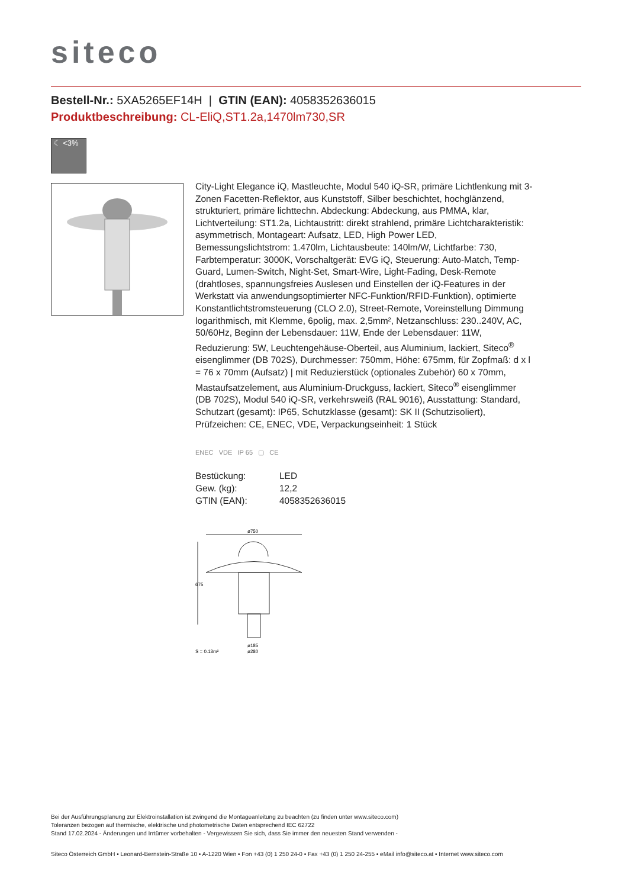siteco
Bestell-Nr.: 5XA5265EF14H | GTIN (EAN): 4058352636015
Produktbeschreibung: CL-EliQ,ST1.2a,1470lm730,SR
☾ <3%
City-Light Elegance iQ, Mastleuchte, Modul 540 iQ-SR, primäre Lichtlenkung mit 3-Zonen Facetten-Reflektor, aus Kunststoff, Silber beschichtet, hochglänzend, strukturiert, primäre lichttechn. Abdeckung: Abdeckung, aus PMMA, klar, Lichtverteilung: ST1.2a, Lichtaustritt: direkt strahlend, primäre Lichtcharakteristik: asymmetrisch, Montageart: Aufsatz, LED, High Power LED, Bemessungslichtstrom: 1.470lm, Lichtausbeute: 140lm/W, Lichtfarbe: 730, Farbtemperatur: 3000K, Vorschaltgerät: EVG iQ, Steuerung: Auto-Match, Temp-Guard, Lumen-Switch, Night-Set, Smart-Wire, Light-Fading, Desk-Remote (drahtloses, spannungsfreies Auslesen und Einstellen der iQ-Features in der Werkstatt via anwendungsoptimierter NFC-Funktion/RFID-Funktion), optimierte Konstantlichtstromsteuerung (CLO 2.0), Street-Remote, Voreinstellung Dimmung logarithmisch, mit Klemme, 6polig, max. 2,5mm², Netzanschluss: 230..240V, AC, 50/60Hz, Beginn der Lebensdauer: 11W, Ende der Lebensdauer: 11W, Reduzierung: 5W, Leuchtengehäuse-Oberteil, aus Aluminium, lackiert, Siteco<sup>®</sup> eisenglimmer (DB 702S), Durchmesser: 750mm, Höhe: 675mm, für Zopfmaß: d x l = 76 x 70mm (Aufsatz) | mit Reduzierstück (optionales Zubehör) 60 x 70mm, Mastaufsatzelement, aus Aluminium-Druckguss, lackiert, Siteco<sup>®</sup> eisenglimmer (DB 702S), Modul 540 iQ-SR, verkehrsweiß (RAL 9016), Ausstattung: Standard, Schutzart (gesamt): IP65, Schutzklasse (gesamt): SK II (Schutzisoliert), Prüfzeichen: CE, ENEC, VDE, Verpackungseinheit: 1 Stück
ENEC VDE IP 65 ▢ CE
| Bestückung: | LED |
| Gew. (kg): | 12,2 |
| GTIN (EAN): | 4058352636015 |
ø750
675
S = 0.13m²
ø185
ø280
Bei der Ausführungsplanung zur Elektroinstallation ist zwingend die Montageanleitung zu beachten (zu finden unter www.siteco.com)
Toleranzen bezogen auf thermische, elektrische und photometrische Daten entsprechend IEC 62722
Stand 17.02.2024 - Änderungen und Irrtümer vorbehalten - Vergewissern Sie sich, dass Sie immer den neuesten Stand verwenden -
Siteco Österreich GmbH • Leonard-Bernstein-Straße 10 • A-1220 Wien • Fon +43 (0) 1 250 24-0 • Fax +43 (0) 1 250 24-255 • eMail info@siteco.at • Internet www.siteco.com